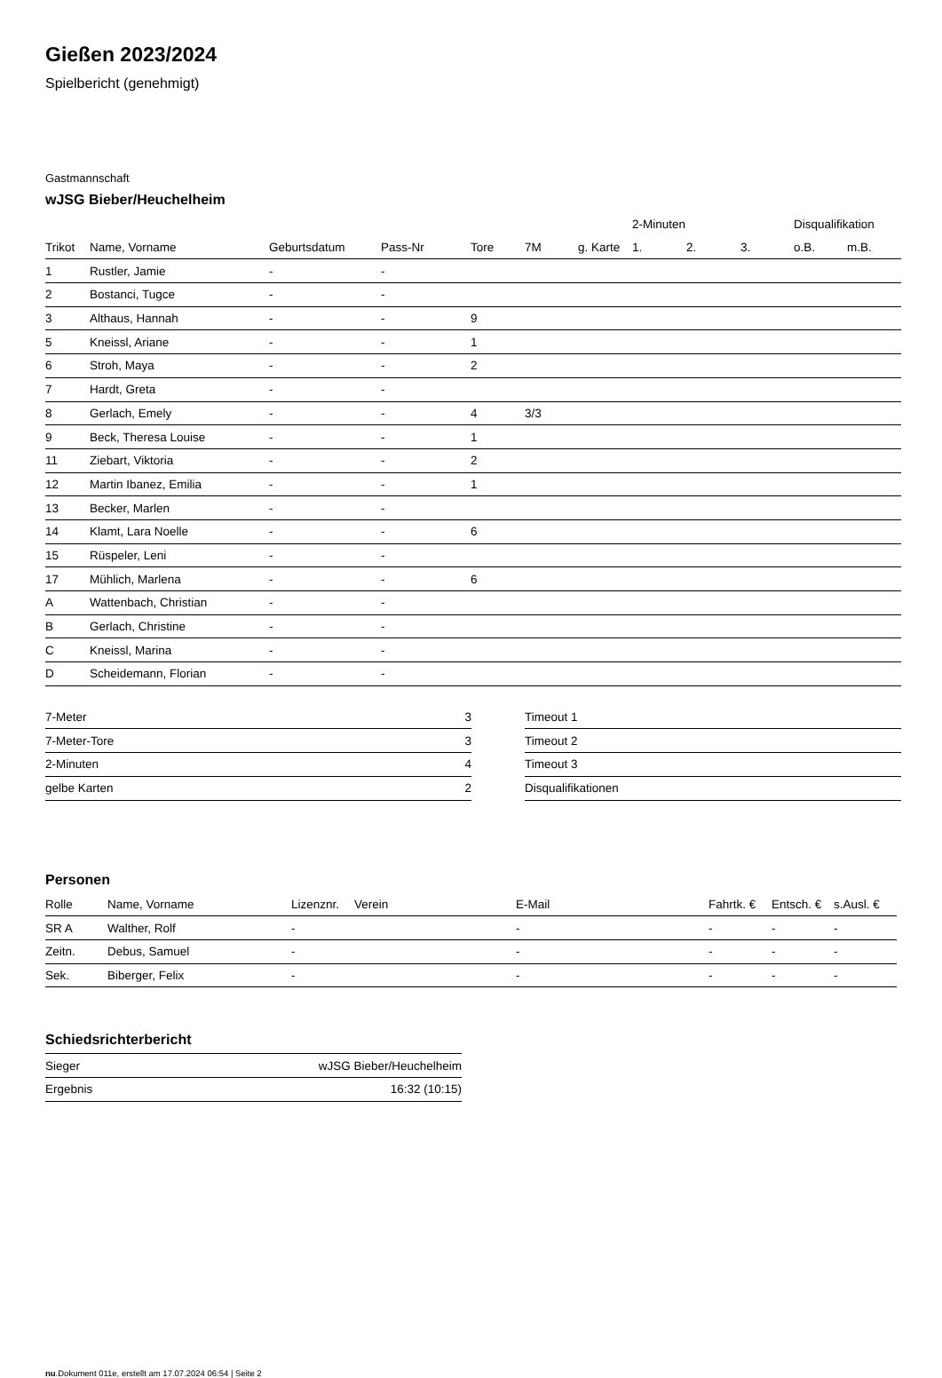Gießen 2023/2024
Spielbericht (genehmigt)
Gastmannschaft
wJSG Bieber/Heuchelheim
| | | | | | | | 2-Minuten | | | Disqualifikation | |
| --- | --- | --- | --- | --- | --- | --- | --- | --- | --- | --- | --- |
| Trikot | Name, Vorname | Geburtsdatum | Pass-Nr | Tore | 7M | g. Karte | 1. | 2. | 3. | o.B. | m.B. |
| 1 | Rustler, Jamie | - | - | | | | | | | | |
| 2 | Bostanci, Tugce | - | - | | | | | | | | |
| 3 | Althaus, Hannah | - | - | 9 | | | | | | | |
| 5 | Kneissl, Ariane | - | - | 1 | | | | | | | |
| 6 | Stroh, Maya | - | - | 2 | | | | | | | |
| 7 | Hardt, Greta | - | - | | | | | | | | |
| 8 | Gerlach, Emely | - | - | 4 | 3/3 | | | | | | |
| 9 | Beck, Theresa Louise | - | - | 1 | | | | | | | |
| 11 | Ziebart, Viktoria | - | - | 2 | | | | | | | |
| 12 | Martin Ibanez, Emilia | - | - | 1 | | | | | | | |
| 13 | Becker, Marlen | - | - | | | | | | | | |
| 14 | Klamt, Lara Noelle | - | - | 6 | | | | | | | |
| 15 | Rüspeler, Leni | - | - | | | | | | | | |
| 17 | Mühlich, Marlena | - | - | 6 | | | | | | | |
| A | Wattenbach, Christian | - | - | | | | | | | | |
| B | Gerlach, Christine | - | - | | | | | | | | |
| C | Kneissl, Marina | - | - | | | | | | | | |
| D | Scheidemann, Florian | - | - | | | | | | | | |
| 7-Meter | 3 |
| 7-Meter-Tore | 3 |
| 2-Minuten | 4 |
| gelbe Karten | 2 |
| Timeout 1 |
| Timeout 2 |
| Timeout 3 |
| Disqualifikationen |
Personen
| Rolle | Name, Vorname | Lizenznr. | Verein | E-Mail | Fahrtk. € | Entsch. € | s.Ausl. € |
| --- | --- | --- | --- | --- | --- | --- | --- |
| SR A | Walther, Rolf | - | | - | - | - | - |
| Zeitn. | Debus, Samuel | - | | - | - | - | - |
| Sek. | Biberger, Felix | - | | - | - | - | - |
Schiedsrichterbericht
| Sieger | wJSG Bieber/Heuchelheim |
| Ergebnis | 16:32 (10:15) |
nu.Dokument 011e, erstellt am 17.07.2024 06:54 | Seite 2